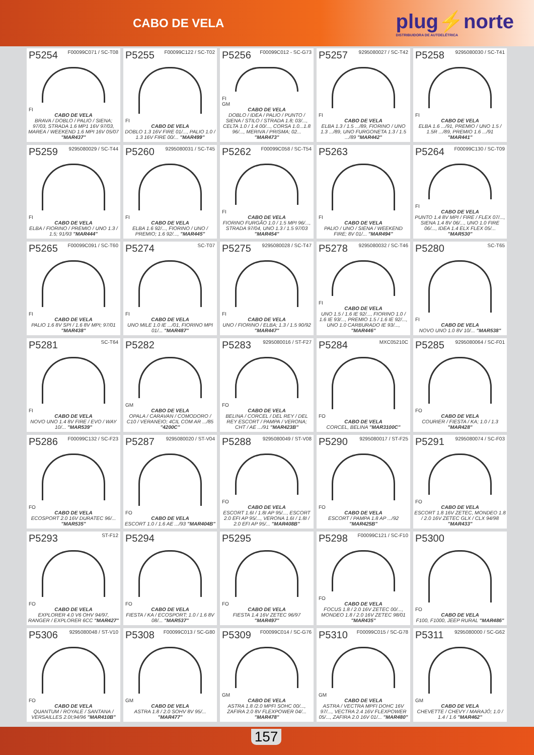CABO DE VELA
plug⚡norte
DISTRIBUIDORA DE AUTOELÉTRICA
P5254 F00099C071 / SC-T08
FI
CABO DE VELA
BRAVA / DOBLO / PALIO / SIENA; 97/03, STRADA 1.6 MP1 16V 97/03, MAREA / WEEKEND 1.6 MPI 16V 05/07 "MAR437"
P5255 F00099C122 / SC-T02
FI
CABO DE VELA
DOBLO 1.3 16V FIRE 01/..., PALIO 1.0 / 1.3 16V FIRE 00/... "MAR499"
P5256 F00099C012 - SC-G73
FI
GM
CABO DE VELA
DOBLO / IDEA / PALIO / PUNTO / SIENA / STILO / STRADA 1.8; 03/..., CELTA 1.0 / 1.4 00/..., CORSA 1.0...1.8 96/..., MERIVA / PRISMA; 02... "MAR473"
P5257 9295080027 / SC-T42
FI
CABO DE VELA
ELBA 1.3 / 1.5 .../89, FIORINO / UNO 1.3 .../89, UNO FURGONETA 1.3 / 1.5 .../89 "MAR442"
P5258 9295080030 / SC-T41
FI
CABO DE VELA
ELBA 1.6 .../91, PREMIO / UNO 1.5 / 1.5R .../89, PREMIO 1.6 .../91 "MAR441"
P5259 9295080029 / SC-T44
FI
CABO DE VELA
ELBA / FIORINO / PREMIO / UNO 1.3 / 1.5; 91/93 "MAR444"
P5260 9295080031 / SC-T45
FI
CABO DE VELA
ELBA 1.6 92/..., FIORINO / UNO / PREMIO; 1.6 92/..., "MAR445"
P5262 F00099C058 / SC-T54
FI
CABO DE VELA
FIORINO FURGÃO 1.0 / 1.5 MPI 96/..., STRADA 97/04, UNO 1.3 / 1.5 97/03 "MAR454"
P5263
FI
CABO DE VELA
PALIO / UNO / SIENA / WEEKEND FIRE; 8V 01/... "MAR494"
P5264 F00099C130 / SC-T09
FI
CABO DE VELA
PUNTO 1.4 8V MPI / FIRE / FLEX 07/..., SIENA 1.4 8V 06/..., UNO 1.0 FIRE 06/..., IDEA 1.4 ELX FLEX 05/... "MAR530"
P5265 F00099C091 / SC-T60
FI
CABO DE VELA
PALIO 1.6 8V SPI / 1.6 8V MPI; 97/01 "MAR438"
P5274 SC-T07
FI
CABO DE VELA
UNO MILE 1.0 IE .../01, FIORINO MPI 01/... "MAR487"
P5275 9295080028 / SC-T47
FI
CABO DE VELA
UNO / FIORINO / ELBA; 1.3 / 1.5 90/92 "MAR447"
P5278 9295080032 / SC-T46
FI
CABO DE VELA
UNO 1.5 / 1.6 IE 92/..., FIORINO 1.0 / 1.6 IE 93/..., PREMIO 1.5 / 1.6 IE 92/..., UNO 1.0 CARBURADO IE 93/..., "MAR446"
P5280 SC-T65
FI
CABO DE VELA
NOVO UNO 1.0 8V 10/... "MAR538"
P5281 SC-T64
FI
CABO DE VELA
NOVO UNO 1.4 8V FIRE / EVO / WAY 10/... "MAR539"
P5282
GM
CABO DE VELA
OPALA / CARAVAN / COMODORO / C10 / VERANEIO; 4CIL COM AR .../85 "4200C"
P5283 9295080016 / ST-F27
FO
CABO DE VELA
BELINA / CORCEL / DEL REY / DEL REY ESCORT / PAMPA / VERONA; CHT / AE .../91 "MAR423B"
P5284 MXC05210C
FO
CABO DE VELA
CORCEL, BELINA "MAR3100C"
P5285 9295080064 / SC-F01
FO
CABO DE VELA
COURIER / FIESTA / KA; 1.0 / 1.3 "MAR428"
P5286 F00099C132 / SC-F23
FO
CABO DE VELA
ECOSPORT 2.0 16V DURATEC 96/... "MAR535"
P5287 9295080020 / ST-V04
FO
CABO DE VELA
ESCORT 1.0 / 1.6 AE .../93 "MAR404B"
P5288 9295080049 / ST-V08
FO
CABO DE VELA
ESCORT 1.6I / 1.8I AP 95/..., ESCORT 2.0 EFI AP 95/..., VERONA 1.6I / 1.8I / 2.0 EFI AP 95/... "MAR408B"
P5290 9295080017 / ST-F25
FO
CABO DE VELA
ESCORT / PAMPA 1.8 AP .../92 "MAR425B"
P5291 9295080074 / SC-F03
FO
CABO DE VELA
ESCORT 1.8 16V ZETEC, MONDEO 1.8 / 2.0 16V ZETEC GLX / CLX 94/98 "MAR433"
P5293 ST-F12
FO
CABO DE VELA
EXPLORER 4.0 V6 OHV 94/97, RANGER / EXPLORER 6CC "MAR427"
P5294
FO
CABO DE VELA
FIESTA / KA / ECOSPORT; 1.0 / 1.6 8V 08/... "MAR537"
P5295
FO
CABO DE VELA
FIESTA 1.4 16V ZETEC 96/97 "MAR497"
P5298 F00099C121 / SC-F10
FO
CABO DE VELA
FOCUS 1.8 / 2.0 16V ZETEC 00/..., MONDEO 1.8 / 2.0 16V ZETEC 98/01 "MAR435"
P5300
FO
CABO DE VELA
F100, F1000, JEEP RURAL "MAR486"
P5306 9295080048 / ST-V10
FO
CABO DE VELA
QUANTUM / ROYALE / SANTANA / VERSAILLES 2.0I;94/96 "MAR410B"
P5308 F00099C013 / SC-G80
GM
CABO DE VELA
ASTRA 1.8 / 2.0 SOHV 8V 95/... "MAR477"
P5309 F00099C014 / SC-G76
GM
CABO DE VELA
ASTRA 1.8 /2.0 MPFI SOHC 00/..., ZAFIRA 2.0 8V FLEXPOWER 04/... "MAR478"
P5310 F00099C015 / SC-G78
GM
CABO DE VELA
ASTRA / VECTRA MPFI DOHC 16V 97/..., VECTRA 2.4 16V FLEXPOWER 05/..., ZAFIRA 2.0 16V 01/... "MAR480"
P5311 9295080000 / SC-G62
GM
CABO DE VELA
CHEVETTE / CHEVY / MARAJÓ; 1.0 / 1.4 / 1.6 "MAR462"
157